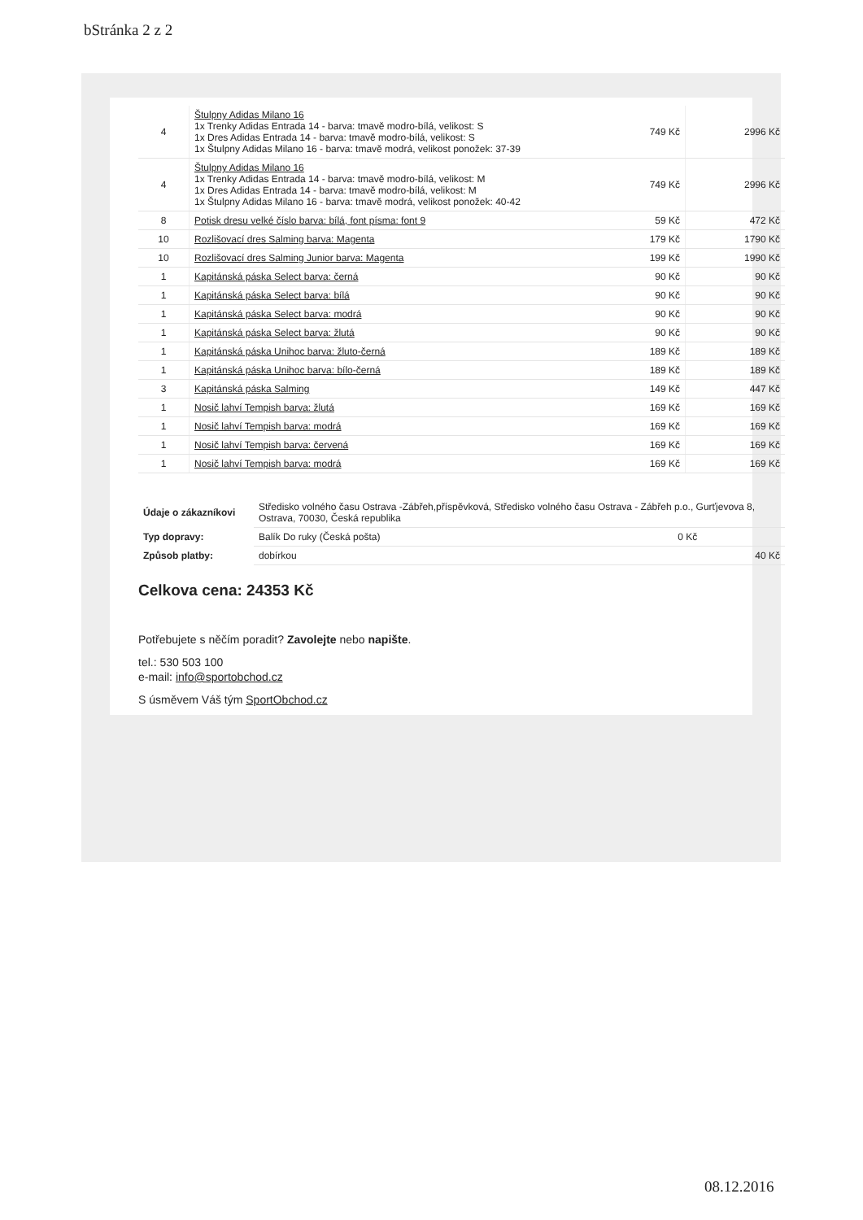bStránka 2 z 2
| 4 | Štulpny Adidas Milano 16 1x Trenky Adidas Entrada 14 - barva: tmavě modro-bílá, velikost: S 1x Dres Adidas Entrada 14 - barva: tmavě modro-bílá, velikost: S 1x Štulpny Adidas Milano 16 - barva: tmavě modrá, velikost ponožek: 37-39 | 749 Kč | 2996 Kč |
| 4 | Štulpny Adidas Milano 16 1x Trenky Adidas Entrada 14 - barva: tmavě modro-bílá, velikost: M 1x Dres Adidas Entrada 14 - barva: tmavě modro-bílá, velikost: M 1x Štulpny Adidas Milano 16 - barva: tmavě modrá, velikost ponožek: 40-42 | 749 Kč | 2996 Kč |
| 8 | Potisk dresu velké číslo barva: bílá, font písma: font 9 | 59 Kč | 472 Kč |
| 10 | Rozlišovací dres Salming barva: Magenta | 179 Kč | 1790 Kč |
| 10 | Rozlišovací dres Salming Junior barva: Magenta | 199 Kč | 1990 Kč |
| 1 | Kapitánská páska Select barva: černá | 90 Kč | 90 Kč |
| 1 | Kapitánská páska Select barva: bílá | 90 Kč | 90 Kč |
| 1 | Kapitánská páska Select barva: modrá | 90 Kč | 90 Kč |
| 1 | Kapitánská páska Select barva: žlutá | 90 Kč | 90 Kč |
| 1 | Kapitánská páska Unihoc barva: žluto-černá | 189 Kč | 189 Kč |
| 1 | Kapitánská páska Unihoc barva: bílo-černá | 189 Kč | 189 Kč |
| 3 | Kapitánská páska Salming | 149 Kč | 447 Kč |
| 1 | Nosič lahví Tempish barva: žlutá | 169 Kč | 169 Kč |
| 1 | Nosič lahví Tempish barva: modrá | 169 Kč | 169 Kč |
| 1 | Nosič lahví Tempish barva: červená | 169 Kč | 169 Kč |
| 1 | Nosič lahví Tempish barva: modrá | 169 Kč | 169 Kč |
| Údaje o zákazníkovi | Středisko volného času Ostrava -Zábřeh,příspěvková, Středisko volného času Ostrava - Zábřeh p.o., Gurťjevova 8, Ostrava, 70030, Česká republika | |
| Typ dopravy: | Balík Do ruky (Česká pošta) | 0 Kč |
| Způsob platby: | dobírkou | 40 Kč |
Celkova cena: 24353 Kč
Potřebujete s něčím poradit? Zavolejte nebo napište.
tel.: 530 503 100
e-mail: info@sportobchod.cz
S úsměvem Váš tým SportObchod.cz
08.12.2016